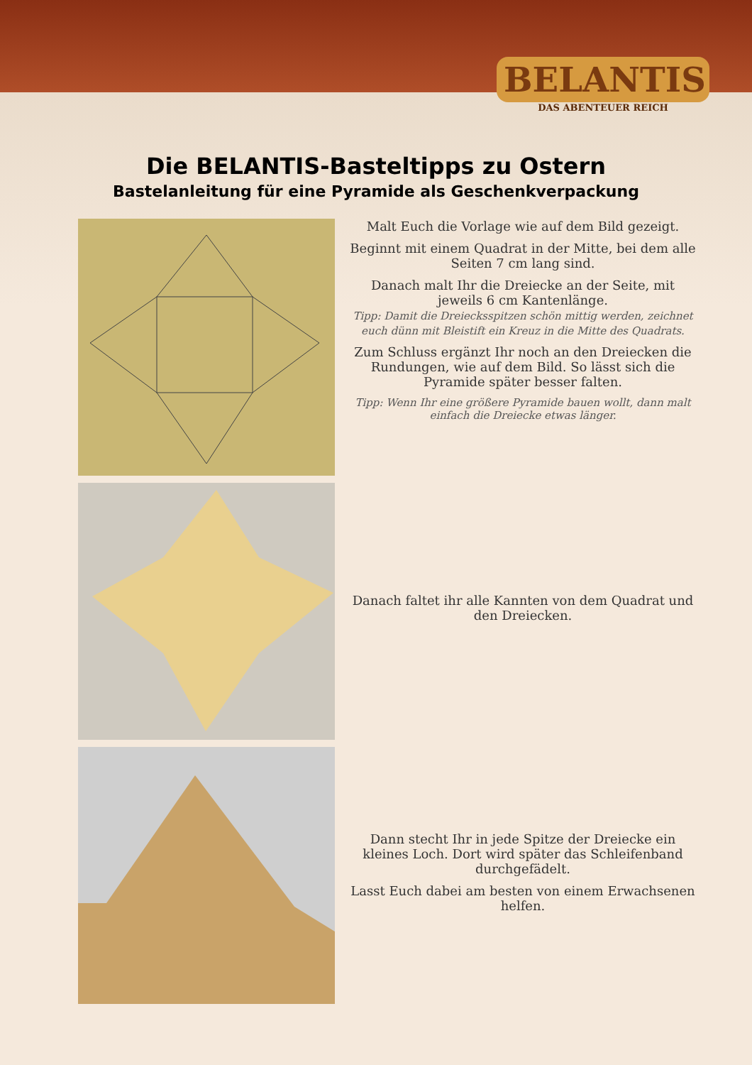BELANTIS
DAS ABENTEUER REICH
Die BELANTIS-Basteltipps zu Ostern
Bastelanleitung für eine Pyramide als Geschenkverpackung
Malt Euch die Vorlage wie auf dem Bild gezeigt.
Beginnt mit einem Quadrat in der Mitte, bei dem alle Seiten 7 cm lang sind.
Danach malt Ihr die Dreiecke an der Seite, mit jeweils 6 cm Kantenlänge.
Tipp: Damit die Dreiecksspitzen schön mittig werden, zeichnet euch dünn mit Bleistift ein Kreuz in die Mitte des Quadrats.
Zum Schluss ergänzt Ihr noch an den Dreiecken die Rundungen, wie auf dem Bild. So lässt sich die Pyramide später besser falten.
Tipp: Wenn Ihr eine größere Pyramide bauen wollt, dann malt einfach die Dreiecke etwas länger.
Danach faltet ihr alle Kannten von dem Quadrat und den Dreiecken.
Dann stecht Ihr in jede Spitze der Dreiecke ein kleines Loch. Dort wird später das Schleifenband durchgefädelt.
Lasst Euch dabei am besten von einem Erwachsenen helfen.